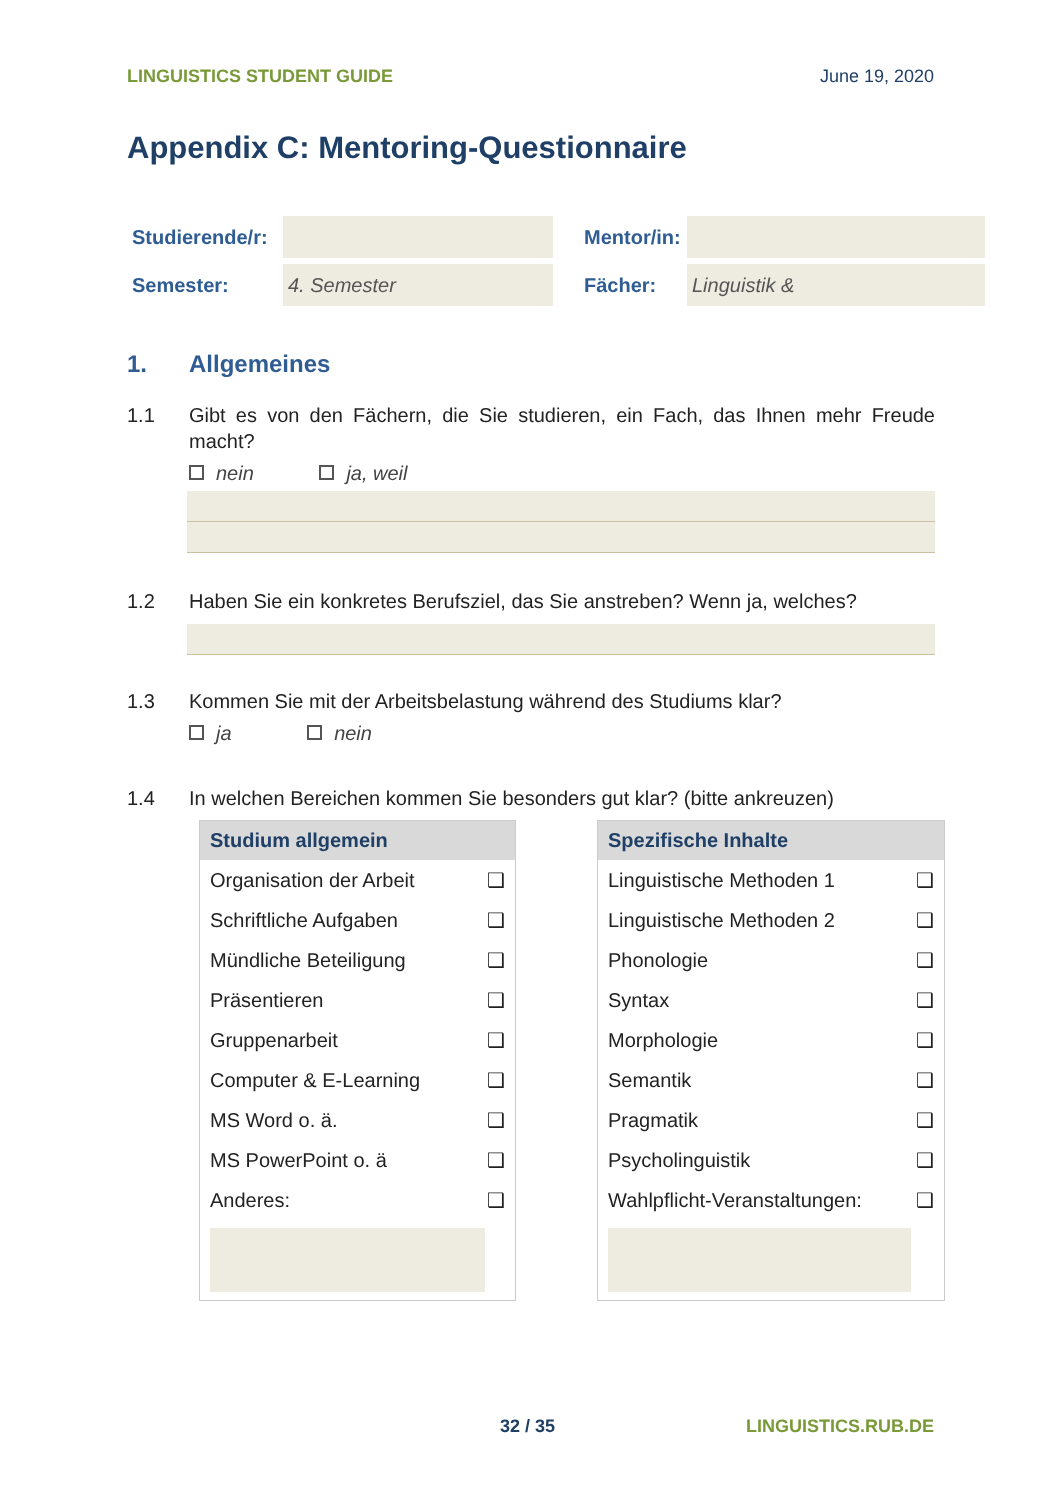LINGUISTICS STUDENT GUIDE June 19, 2020
Appendix C: Mentoring-Questionnaire
| Studierende/r: | | | Mentor/in: | |
| Semester: | 4. Semester | | Fächer: | Linguistik & |
1. Allgemeines
1.1 Gibt es von den Fächern, die Sie studieren, ein Fach, das Ihnen mehr Freude macht?
nein ja, weil
1.2 Haben Sie ein konkretes Berufsziel, das Sie anstreben? Wenn ja, welches?
1.3 Kommen Sie mit der Arbeitsbelastung während des Studiums klar?
ja nein
1.4 In welchen Bereichen kommen Sie besonders gut klar? (bitte ankreuzen)
| Studium allgemein | |
| --- | --- |
| Organisation der Arbeit | ❑ |
| Schriftliche Aufgaben | ❑ |
| Mündliche Beteiligung | ❑ |
| Präsentieren | ❑ |
| Gruppenarbeit | ❑ |
| Computer & E-Learning | ❑ |
| MS Word o. ä. | ❑ |
| MS PowerPoint o. ä | ❑ |
| Anderes: | ❑ |
| Spezifische Inhalte | |
| --- | --- |
| Linguistische Methoden 1 | ❑ |
| Linguistische Methoden 2 | ❑ |
| Phonologie | ❑ |
| Syntax | ❑ |
| Morphologie | ❑ |
| Semantik | ❑ |
| Pragmatik | ❑ |
| Psycholinguistik | ❑ |
| Wahlpflicht-Veranstaltungen: | ❑ |
32 / 35 LINGUISTICS.RUB.DE